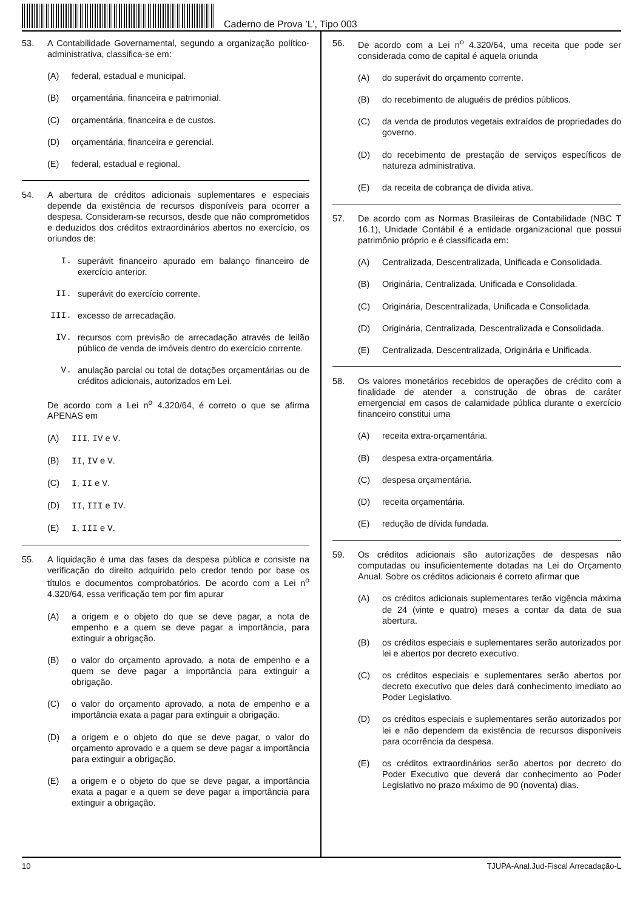Caderno de Prova ’L’, Tipo 003
53. A Contabilidade Governamental, segundo a organização político-administrativa, classifica-se em:
(A) federal, estadual e municipal.
(B) orçamentária, financeira e patrimonial.
(C) orçamentária, financeira e de custos.
(D) orçamentária, financeira e gerencial.
(E) federal, estadual e regional.
54. A abertura de créditos adicionais suplementares e especiais depende da existência de recursos disponíveis para ocorrer a despesa. Consideram-se recursos, desde que não comprometidos e deduzidos dos créditos extraordinários abertos no exercício, os oriundos de:
I. superávit financeiro apurado em balanço financeiro de exercício anterior.
II. superávit do exercício corrente.
III. excesso de arrecadação.
IV. recursos com previsão de arrecadação através de leilão público de venda de imóveis dentro do exercício corrente.
V. anulação parcial ou total de dotações orçamentárias ou de créditos adicionais, autorizados em Lei.
De acordo com a Lei n<sup>o</sup> 4.320/64, é correto o que se afirma APENAS em
(A) III, IV e V.
(B) II, IV e V.
(C) I, II e V.
(D) II, III e IV.
(E) I, III e V.
55. A liquidação é uma das fases da despesa pública e consiste na verificação do direito adquirido pelo credor tendo por base os títulos e documentos comprobatórios. De acordo com a Lei n<sup>o</sup> 4.320/64, essa verificação tem por fim apurar
(A) a origem e o objeto do que se deve pagar, a nota de empenho e a quem se deve pagar a importância, para extinguir a obrigação.
(B) o valor do orçamento aprovado, a nota de empenho e a quem se deve pagar a importância para extinguir a obrigação.
(C) o valor do orçamento aprovado, a nota de empenho e a importância exata a pagar para extinguir a obrigação.
(D) a origem e o objeto do que se deve pagar, o valor do orçamento aprovado e a quem se deve pagar a importância para extinguir a obrigação.
(E) a origem e o objeto do que se deve pagar, a importância exata a pagar e a quem se deve pagar a importância para extinguir a obrigação.
56. De acordo com a Lei n<sup>o</sup> 4.320/64, uma receita que pode ser considerada como de capital é aquela oriunda
(A) do superávit do orçamento corrente.
(B) do recebimento de aluguéis de prédios públicos.
(C) da venda de produtos vegetais extraídos de propriedades do governo.
(D) do recebimento de prestação de serviços específicos de natureza administrativa.
(E) da receita de cobrança de dívida ativa.
57. De acordo com as Normas Brasileiras de Contabilidade (NBC T 16.1), Unidade Contábil é a entidade organizacional que possui patrimônio próprio e é classificada em:
(A) Centralizada, Descentralizada, Unificada e Consolidada.
(B) Originária, Centralizada, Unificada e Consolidada.
(C) Originária, Descentralizada, Unificada e Consolidada.
(D) Originária, Centralizada, Descentralizada e Consolidada.
(E) Centralizada, Descentralizada, Originária e Unificada.
58. Os valores monetários recebidos de operações de crédito com a finalidade de atender a construção de obras de caráter emergencial em casos de calamidade pública durante o exercício financeiro constitui uma
(A) receita extra-orçamentária.
(B) despesa extra-orçamentária.
(C) despesa orçamentária.
(D) receita orçamentária.
(E) redução de dívida fundada.
59. Os créditos adicionais são autorizações de despesas não computadas ou insuficientemente dotadas na Lei do Orçamento Anual. Sobre os créditos adicionais é correto afirmar que
(A) os créditos adicionais suplementares terão vigência máxima de 24 (vinte e quatro) meses a contar da data de sua abertura.
(B) os créditos especiais e suplementares serão autorizados por lei e abertos por decreto executivo.
(C) os créditos especiais e suplementares serão abertos por decreto executivo que deles dará conhecimento imediato ao Poder Legislativo.
(D) os créditos especiais e suplementares serão autorizados por lei e não dependem da existência de recursos disponíveis para ocorrência da despesa.
(E) os créditos extraordinários serão abertos por decreto do Poder Executivo que deverá dar conhecimento ao Poder Legislativo no prazo máximo de 90 (noventa) dias.
10 TJUPA-Anal.Jud-Fiscal Arrecadação-L